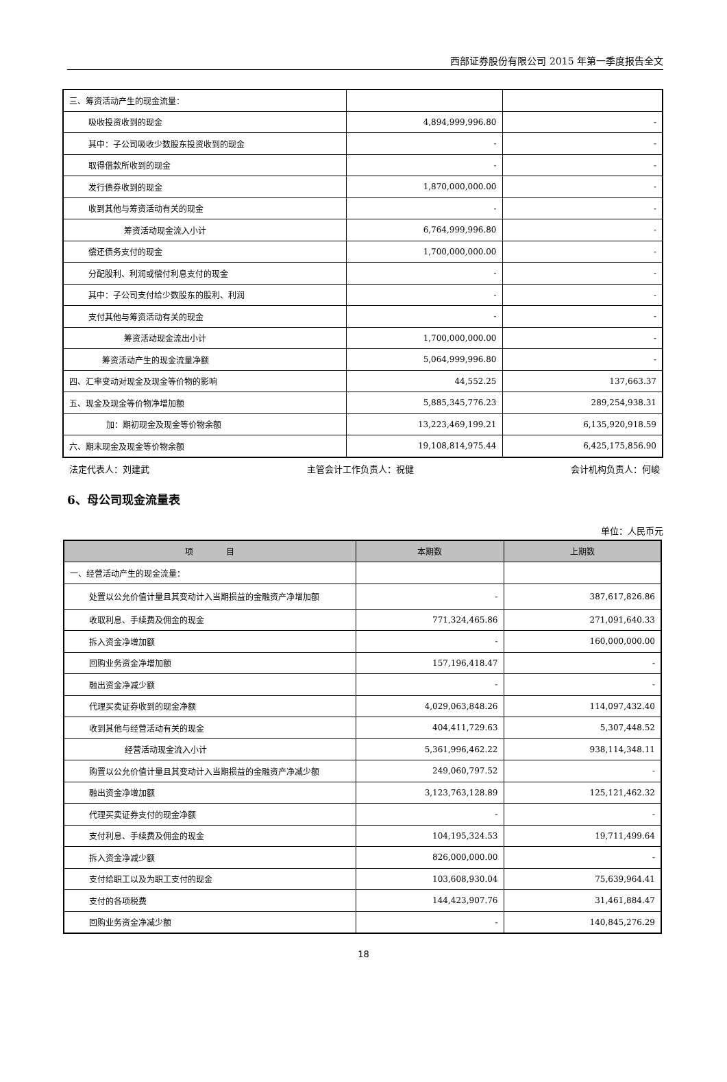西部证券股份有限公司 2015 年第一季度报告全文
| 三、筹资活动产生的现金流量： | | |
| 吸收投资收到的现金 | 4,894,999,996.80 | - |
| 其中：子公司吸收少数股东投资收到的现金 | - | - |
| 取得借款所收到的现金 | - | - |
| 发行债券收到的现金 | 1,870,000,000.00 | - |
| 收到其他与筹资活动有关的现金 | - | - |
| 筹资活动现金流入小计 | 6,764,999,996.80 | - |
| 偿还债务支付的现金 | 1,700,000,000.00 | - |
| 分配股利、利润或偿付利息支付的现金 | - | - |
| 其中：子公司支付给少数股东的股利、利润 | - | - |
| 支付其他与筹资活动有关的现金 | - | - |
| 筹资活动现金流出小计 | 1,700,000,000.00 | - |
| 筹资活动产生的现金流量净额 | 5,064,999,996.80 | - |
| 四、汇率变动对现金及现金等价物的影响 | 44,552.25 | 137,663.37 |
| 五、现金及现金等价物净增加额 | 5,885,345,776.23 | 289,254,938.31 |
| 加：期初现金及现金等价物余额 | 13,223,469,199.21 | 6,135,920,918.59 |
| 六、期末现金及现金等价物余额 | 19,108,814,975.44 | 6,425,175,856.90 |
法定代表人：刘建武 主管会计工作负责人：祝健 会计机构负责人：何峻
6、母公司现金流量表
单位：人民币元
| 项 目 | 本期数 | 上期数 |
| --- | --- | --- |
| 一、经营活动产生的现金流量： | | |
| 处置以公允价值计量且其变动计入当期损益的金融资产净增加额 | - | 387,617,826.86 |
| 收取利息、手续费及佣金的现金 | 771,324,465.86 | 271,091,640.33 |
| 拆入资金净增加额 | - | 160,000,000.00 |
| 回购业务资金净增加额 | 157,196,418.47 | - |
| 融出资金净减少额 | - | - |
| 代理买卖证券收到的现金净额 | 4,029,063,848.26 | 114,097,432.40 |
| 收到其他与经营活动有关的现金 | 404,411,729.63 | 5,307,448.52 |
| 经营活动现金流入小计 | 5,361,996,462.22 | 938,114,348.11 |
| 购置以公允价值计量且其变动计入当期损益的金融资产净减少额 | 249,060,797.52 | - |
| 融出资金净增加额 | 3,123,763,128.89 | 125,121,462.32 |
| 代理买卖证券支付的现金净额 | - | - |
| 支付利息、手续费及佣金的现金 | 104,195,324.53 | 19,711,499.64 |
| 拆入资金净减少额 | 826,000,000.00 | - |
| 支付给职工以及为职工支付的现金 | 103,608,930.04 | 75,639,964.41 |
| 支付的各项税费 | 144,423,907.76 | 31,461,884.47 |
| 回购业务资金净减少额 | - | 140,845,276.29 |
18